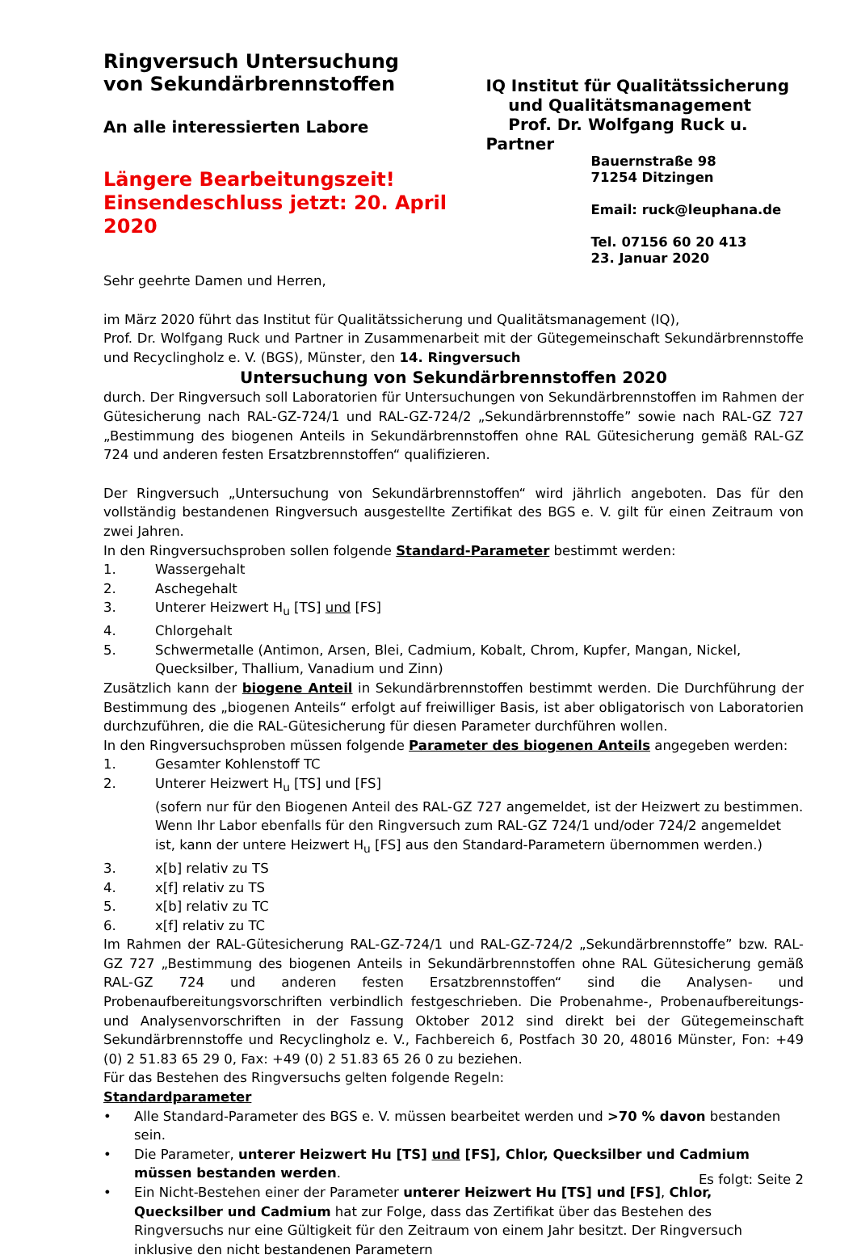Ringversuch Untersuchung
von Sekundärbrennstoffen
An alle interessierten Labore
Längere Bearbeitungszeit!
Einsendeschluss jetzt: 20. April 2020
IQ Institut für Qualitätssicherung
und Qualitätsmanagement
Prof. Dr. Wolfgang Ruck u. Partner
Bauernstraße 98
71254 Ditzingen
Email: ruck@leuphana.de
Tel. 07156 60 20 413
23. Januar 2020
Sehr geehrte Damen und Herren,
im März 2020 führt das Institut für Qualitätssicherung und Qualitätsmanagement (IQ),
Prof. Dr. Wolfgang Ruck und Partner in Zusammenarbeit mit der Gütegemeinschaft Sekundärbrennstoffe und Recyclingholz e. V. (BGS), Münster, den 14. Ringversuch
Untersuchung von Sekundärbrennstoffen 2020
durch. Der Ringversuch soll Laboratorien für Untersuchungen von Sekundärbrennstoffen im Rahmen der Gütesicherung nach RAL-GZ-724/1 und RAL-GZ-724/2 „Sekundärbrennstoffe” sowie nach RAL-GZ 727 „Bestimmung des biogenen Anteils in Sekundärbrennstoffen ohne RAL Gütesicherung gemäß RAL-GZ 724 und anderen festen Ersatzbrennstoffen“ qualifizieren.
Der Ringversuch „Untersuchung von Sekundärbrennstoffen“ wird jährlich angeboten. Das für den vollständig bestandenen Ringversuch ausgestellte Zertifikat des BGS e. V. gilt für einen Zeitraum von zwei Jahren.
In den Ringversuchsproben sollen folgende Standard-Parameter bestimmt werden:
1. Wassergehalt
2. Aschegehalt
3. Unterer Heizwert H<sub>u</sub> [TS] und [FS]
4. Chlorgehalt
5. Schwermetalle (Antimon, Arsen, Blei, Cadmium, Kobalt, Chrom, Kupfer, Mangan, Nickel, Quecksilber, Thallium, Vanadium und Zinn)
Zusätzlich kann der biogene Anteil in Sekundärbrennstoffen bestimmt werden. Die Durchführung der Bestimmung des „biogenen Anteils“ erfolgt auf freiwilliger Basis, ist aber obligatorisch von Laboratorien durchzuführen, die die RAL-Gütesicherung für diesen Parameter durchführen wollen.
In den Ringversuchsproben müssen folgende Parameter des biogenen Anteils angegeben werden:
1. Gesamter Kohlenstoff TC
2. Unterer Heizwert H<sub>u</sub> [TS] und [FS]
(sofern nur für den Biogenen Anteil des RAL-GZ 727 angemeldet, ist der Heizwert zu bestimmen. Wenn Ihr Labor ebenfalls für den Ringversuch zum RAL-GZ 724/1 und/oder 724/2 angemeldet ist, kann der untere Heizwert H<sub>u</sub> [FS] aus den Standard-Parametern übernommen werden.)
3. x[b] relativ zu TS
4. x[f] relativ zu TS
5. x[b] relativ zu TC
6. x[f] relativ zu TC
Im Rahmen der RAL-Gütesicherung RAL-GZ-724/1 und RAL-GZ-724/2 „Sekundärbrennstoffe” bzw. RAL-GZ 727 „Bestimmung des biogenen Anteils in Sekundärbrennstoffen ohne RAL Gütesicherung gemäß RAL-GZ 724 und anderen festen Ersatzbrennstoffen“ sind die Analysen- und Probenaufbereitungsvorschriften verbindlich festgeschrieben. Die Probenahme-, Probenaufbereitungs- und Analysenvorschriften in der Fassung Oktober 2012 sind direkt bei der Gütegemeinschaft Sekundärbrennstoffe und Recyclingholz e. V., Fachbereich 6, Postfach 30 20, 48016 Münster, Fon: +49 (0) 2 51.83 65 29 0, Fax: +49 (0) 2 51.83 65 26 0 zu beziehen.
Für das Bestehen des Ringversuchs gelten folgende Regeln:
Standardparameter
• Alle Standard-Parameter des BGS e. V. müssen bearbeitet werden und >70 % davon bestanden sein.
• Die Parameter, unterer Heizwert Hu [TS] und [FS], Chlor, Quecksilber und Cadmium müssen bestanden werden.
• Ein Nicht-Bestehen einer der Parameter unterer Heizwert Hu [TS] und [FS], Chlor, Quecksilber und Cadmium hat zur Folge, dass das Zertifikat über das Bestehen des Ringversuchs nur eine Gültigkeit für den Zeitraum von einem Jahr besitzt. Der Ringversuch inklusive den nicht bestandenen Parametern
Es folgt: Seite 2